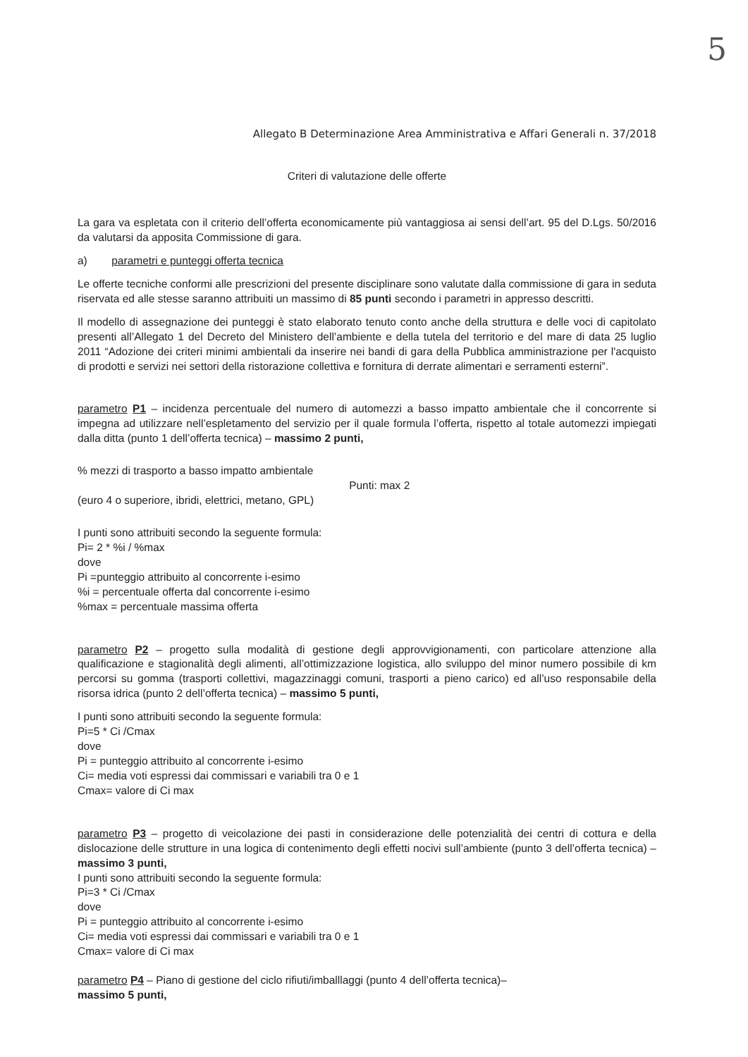5
Allegato B Determinazione Area Amministrativa e Affari Generali n. 37/2018
Criteri di valutazione delle offerte
La gara va espletata con il criterio dell’offerta economicamente più vantaggiosa ai sensi dell’art. 95 del D.Lgs. 50/2016 da valutarsi da apposita Commissione di gara.
a) parametri e punteggi offerta tecnica
Le offerte tecniche conformi alle prescrizioni del presente disciplinare sono valutate dalla commissione di gara in seduta riservata ed alle stesse saranno attribuiti un massimo di 85 punti secondo i parametri in appresso descritti.
Il modello di assegnazione dei punteggi è stato elaborato tenuto conto anche della struttura e delle voci di capitolato presenti all’Allegato 1 del Decreto del Ministero dell’ambiente e della tutela del territorio e del mare di data 25 luglio 2011 “Adozione dei criteri minimi ambientali da inserire nei bandi di gara della Pubblica amministrazione per l'acquisto di prodotti e servizi nei settori della ristorazione collettiva e fornitura di derrate alimentari e serramenti esterni”.
parametro P1 – incidenza percentuale del numero di automezzi a basso impatto ambientale che il concorrente si impegna ad utilizzare nell’espletamento del servizio per il quale formula l’offerta, rispetto al totale automezzi impiegati dalla ditta (punto 1 dell’offerta tecnica) – massimo 2 punti,
% mezzi di trasporto a basso impatto ambientale
(euro 4 o superiore, ibridi, elettrici, metano, GPL)
Punti: max 2
I punti sono attribuiti secondo la seguente formula:
Pi= 2 * %i / %max
dove
Pi =punteggio attribuito al concorrente i-esimo
%i = percentuale offerta dal concorrente i-esimo
%max = percentuale massima offerta
parametro P2 – progetto sulla modalità di gestione degli approvvigionamenti, con particolare attenzione alla qualificazione e stagionalità degli alimenti, all’ottimizzazione logistica, allo sviluppo del minor numero possibile di km percorsi su gomma (trasporti collettivi, magazzinaggi comuni, trasporti a pieno carico) ed all’uso responsabile della risorsa idrica (punto 2 dell’offerta tecnica) – massimo 5 punti,
I punti sono attribuiti secondo la seguente formula:
Pi=5 * Ci /Cmax
dove
Pi = punteggio attribuito al concorrente i-esimo
Ci= media voti espressi dai commissari e variabili tra 0 e 1
Cmax= valore di Ci max
parametro P3 – progetto di veicolazione dei pasti in considerazione delle potenzialità dei centri di cottura e della dislocazione delle strutture in una logica di contenimento degli effetti nocivi sull’ambiente (punto 3 dell’offerta tecnica) – massimo 3 punti,
I punti sono attribuiti secondo la seguente formula:
Pi=3 * Ci /Cmax
dove
Pi = punteggio attribuito al concorrente i-esimo
Ci= media voti espressi dai commissari e variabili tra 0 e 1
Cmax= valore di Ci max
parametro P4 – Piano di gestione del ciclo rifiuti/imballlaggi (punto 4 dell’offerta tecnica)–
massimo 5 punti,